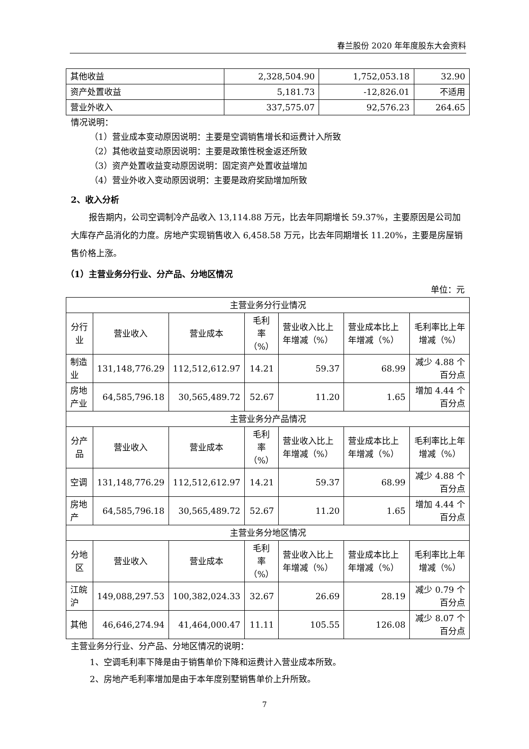春兰股份 2020 年年度股东大会资料
| 其他收益 | 2,328,504.90 | 1,752,053.18 | 32.90 |
| 资产处置收益 | 5,181.73 | -12,826.01 | 不适用 |
| 营业外收入 | 337,575.07 | 92,576.23 | 264.65 |
情况说明：
（1）营业成本变动原因说明：主要是空调销售增长和运费计入所致
（2）其他收益变动原因说明：主要是政策性税金返还所致
（3）资产处置收益变动原因说明：固定资产处置收益增加
（4）营业外收入变动原因说明：主要是政府奖励增加所致
2、收入分析
报告期内，公司空调制冷产品收入 13,114.88 万元，比去年同期增长 59.37%，主要原因是公司加大库存产品消化的力度。房地产实现销售收入 6,458.58 万元，比去年同期增长 11.20%，主要是房屋销售价格上涨。
（1）主营业务分行业、分产品、分地区情况
单位：元
| 主营业务分行业情况 | | | | | | |
| 分行业 | 营业收入 | 营业成本 | 毛利率 （%） | 营业收入比上年增减（%） | 营业成本比上年增减（%） | 毛利率比上年增减（%） |
| 制造业 | 131,148,776.29 | 112,512,612.97 | 14.21 | 59.37 | 68.99 | 减少 4.88 个百分点 |
| 房地产业 | 64,585,796.18 | 30,565,489.72 | 52.67 | 11.20 | 1.65 | 增加 4.44 个百分点 |
| 主营业务分产品情况 | | | | | | |
| 分产品 | 营业收入 | 营业成本 | 毛利率 （%） | 营业收入比上年增减（%） | 营业成本比上年增减（%） | 毛利率比上年增减（%） |
| 空调 | 131,148,776.29 | 112,512,612.97 | 14.21 | 59.37 | 68.99 | 减少 4.88 个百分点 |
| 房地产 | 64,585,796.18 | 30,565,489.72 | 52.67 | 11.20 | 1.65 | 增加 4.44 个百分点 |
| 主营业务分地区情况 | | | | | | |
| 分地区 | 营业收入 | 营业成本 | 毛利率 （%） | 营业收入比上年增减（%） | 营业成本比上年增减（%） | 毛利率比上年增减（%） |
| 江皖沪 | 149,088,297.53 | 100,382,024.33 | 32.67 | 26.69 | 28.19 | 减少 0.79 个百分点 |
| 其他 | 46,646,274.94 | 41,464,000.47 | 11.11 | 105.55 | 126.08 | 减少 8.07 个百分点 |
主营业务分行业、分产品、分地区情况的说明：
1、空调毛利率下降是由于销售单价下降和运费计入营业成本所致。
2、房地产毛利率增加是由于本年度别墅销售单价上升所致。
7